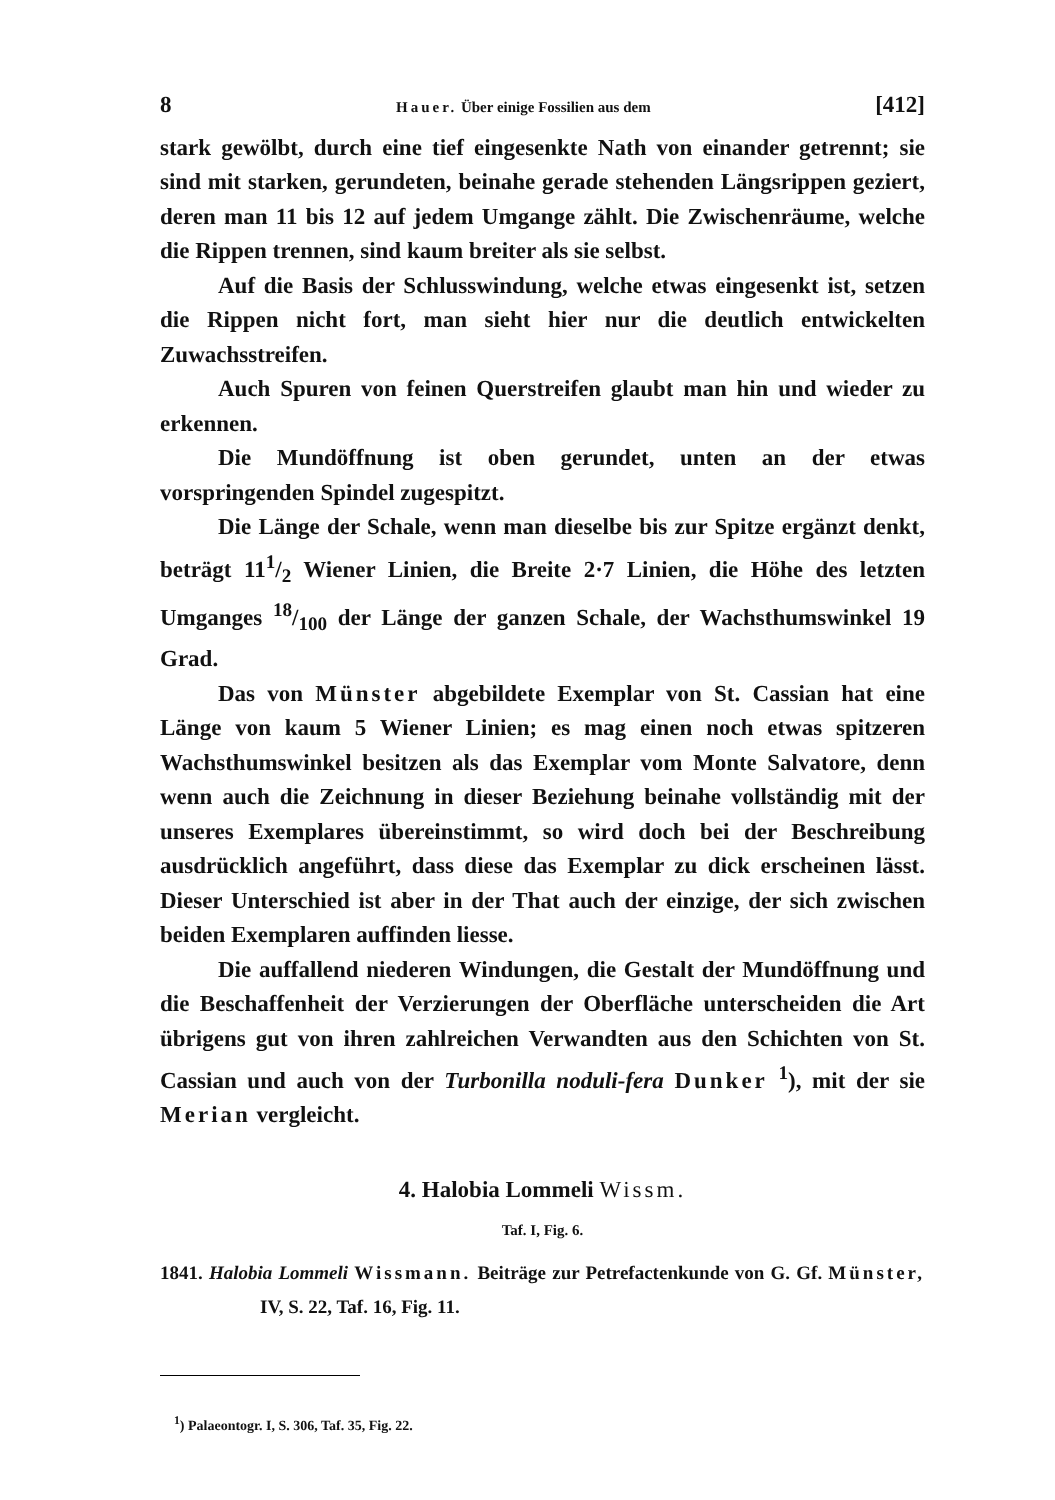8 Hauer. Über einige Fossilien aus dem [412]
stark gewölbt, durch eine tief eingesenkte Nath von einander getrennt; sie sind mit starken, gerundeten, beinahe gerade stehenden Längsrippen geziert, deren man 11 bis 12 auf jedem Umgange zählt. Die Zwischenräume, welche die Rippen trennen, sind kaum breiter als sie selbst.
Auf die Basis der Schlusswindung, welche etwas eingesenkt ist, setzen die Rippen nicht fort, man sieht hier nur die deutlich entwickelten Zuwachsstreifen.
Auch Spuren von feinen Querstreifen glaubt man hin und wieder zu erkennen.
Die Mundöffnung ist oben gerundet, unten an der etwas vorspringenden Spindel zugespitzt.
Die Länge der Schale, wenn man dieselbe bis zur Spitze ergänzt denkt, beträgt 111/2 Wiener Linien, die Breite 2·7 Linien, die Höhe des letzten Umganges 18/100 der Länge der ganzen Schale, der Wachsthumswinkel 19 Grad.
Das von Münster abgebildete Exemplar von St. Cassian hat eine Länge von kaum 5 Wiener Linien; es mag einen noch etwas spitzeren Wachsthumswinkel besitzen als das Exemplar vom Monte Salvatore, denn wenn auch die Zeichnung in dieser Beziehung beinahe vollständig mit der unseres Exemplares übereinstimmt, so wird doch bei der Beschreibung ausdrücklich angeführt, dass diese das Exemplar zu dick erscheinen lässt. Dieser Unterschied ist aber in der That auch der einzige, der sich zwischen beiden Exemplaren auffinden liesse.
Die auffallend niederen Windungen, die Gestalt der Mundöffnung und die Beschaffenheit der Verzierungen der Oberfläche unterscheiden die Art übrigens gut von ihren zahlreichen Verwandten aus den Schichten von St. Cassian und auch von der Turbonilla noduli-fera Dunker <sup>1</sup>), mit der sie Merian vergleicht.
4. Halobia Lommeli Wissm.
Taf. I, Fig. 6.
1841. Halobia Lommeli Wissmann. Beiträge zur Petrefactenkunde von G. Gf. Münster, IV, S. 22, Taf. 16, Fig. 11.
<sup>1</sup>) Palaeontogr. I, S. 306, Taf. 35, Fig. 22.